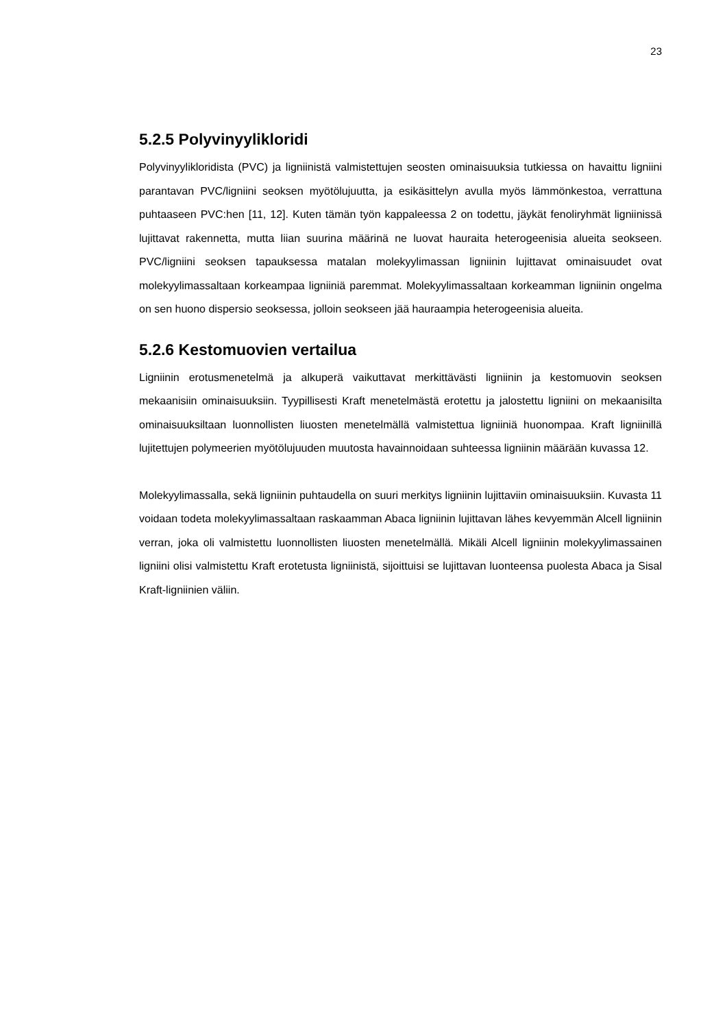23
5.2.5 Polyvinyylikloridi
Polyvinyylikloridista (PVC) ja ligniinistä valmistettujen seosten ominaisuuksia tutkiessa on havaittu ligniini parantavan PVC/ligniini seoksen myötölujuutta, ja esikäsittelyn avulla myös lämmönkestoa, verrattuna puhtaaseen PVC:hen [11, 12]. Kuten tämän työn kappaleessa 2 on todettu, jäykät fenoliryhmät ligniinissä lujittavat rakennetta, mutta liian suurina määrinä ne luovat hauraita heterogeenisia alueita seokseen. PVC/ligniini seoksen tapauksessa matalan molekyylimassan ligniinin lujittavat ominaisuudet ovat molekyylimassaltaan korkeampaa ligniiniä paremmat. Molekyylimassaltaan korkeamman ligniinin ongelma on sen huono dispersio seoksessa, jolloin seokseen jää hauraampia heterogeenisia alueita.
5.2.6 Kestomuovien vertailua
Ligniinin erotusmenetelmä ja alkuperä vaikuttavat merkittävästi ligniinin ja kestomuovin seoksen mekaanisiin ominaisuuksiin. Tyypillisesti Kraft menetelmästä erotettu ja jalostettu ligniini on mekaanisilta ominaisuuksiltaan luonnollisten liuosten menetelmällä valmistettua ligniiniä huonompaa. Kraft ligniinillä lujitettujen polymeerien myötölujuuden muutosta havainnoidaan suhteessa ligniinin määrään kuvassa 12.
Molekyylimassalla, sekä ligniinin puhtaudella on suuri merkitys ligniinin lujittaviin ominaisuuksiin. Kuvasta 11 voidaan todeta molekyylimassaltaan raskaamman Abaca ligniinin lujittavan lähes kevyemmän Alcell ligniinin verran, joka oli valmistettu luonnollisten liuosten menetelmällä. Mikäli Alcell ligniinin molekyylimassainen ligniini olisi valmistettu Kraft erotetusta ligniinistä, sijoittuisi se lujittavan luonteensa puolesta Abaca ja Sisal Kraft-ligniinien väliin.